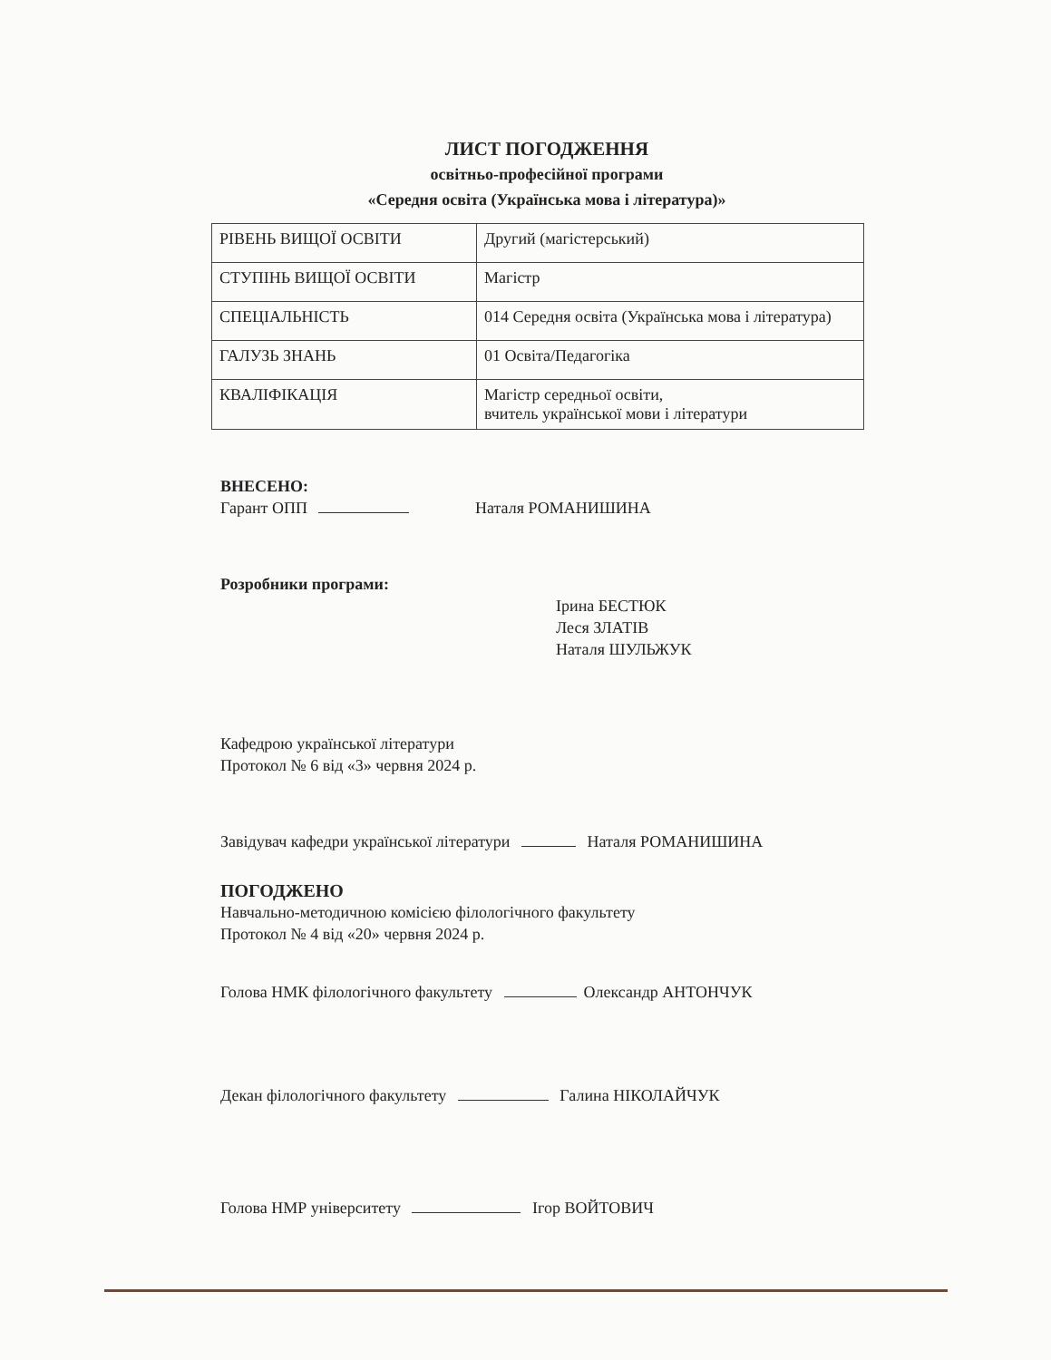ЛИСТ ПОГОДЖЕННЯ
освітньо-професійної програми
«Середня освіта (Українська мова і література)»
| РІВЕНЬ ВИЩОЇ ОСВІТИ | Другий (магістерський) |
| СТУПІНЬ ВИЩОЇ ОСВІТИ | Магістр |
| СПЕЦІАЛЬНІСТЬ | 014 Середня освіта (Українська мова і література) |
| ГАЛУЗЬ ЗНАНЬ | 01 Освіта/Педагогіка |
| КВАЛІФІКАЦІЯ | Магістр середньої освіти, вчитель української мови і літератури |
ВНЕСЕНО:
Гарант ОПП Наталя РОМАНИШИНА
Розробники програми:
Ірина БЕСТЮК
Леся ЗЛАТІВ
Наталя ШУЛЬЖУК
Кафедрою української літератури
Протокол № 6 від «3» червня 2024 р.
Завідувач кафедри української літератури Наталя РОМАНИШИНА
ПОГОДЖЕНО
Навчально-методичною комісією філологічного факультету
Протокол № 4 від «20» червня 2024 р.
Голова НМК філологічного факультету Олександр АНТОНЧУК
Декан філологічного факультету Галина НІКОЛАЙЧУК
Голова НМР університету Ігор ВОЙТОВИЧ